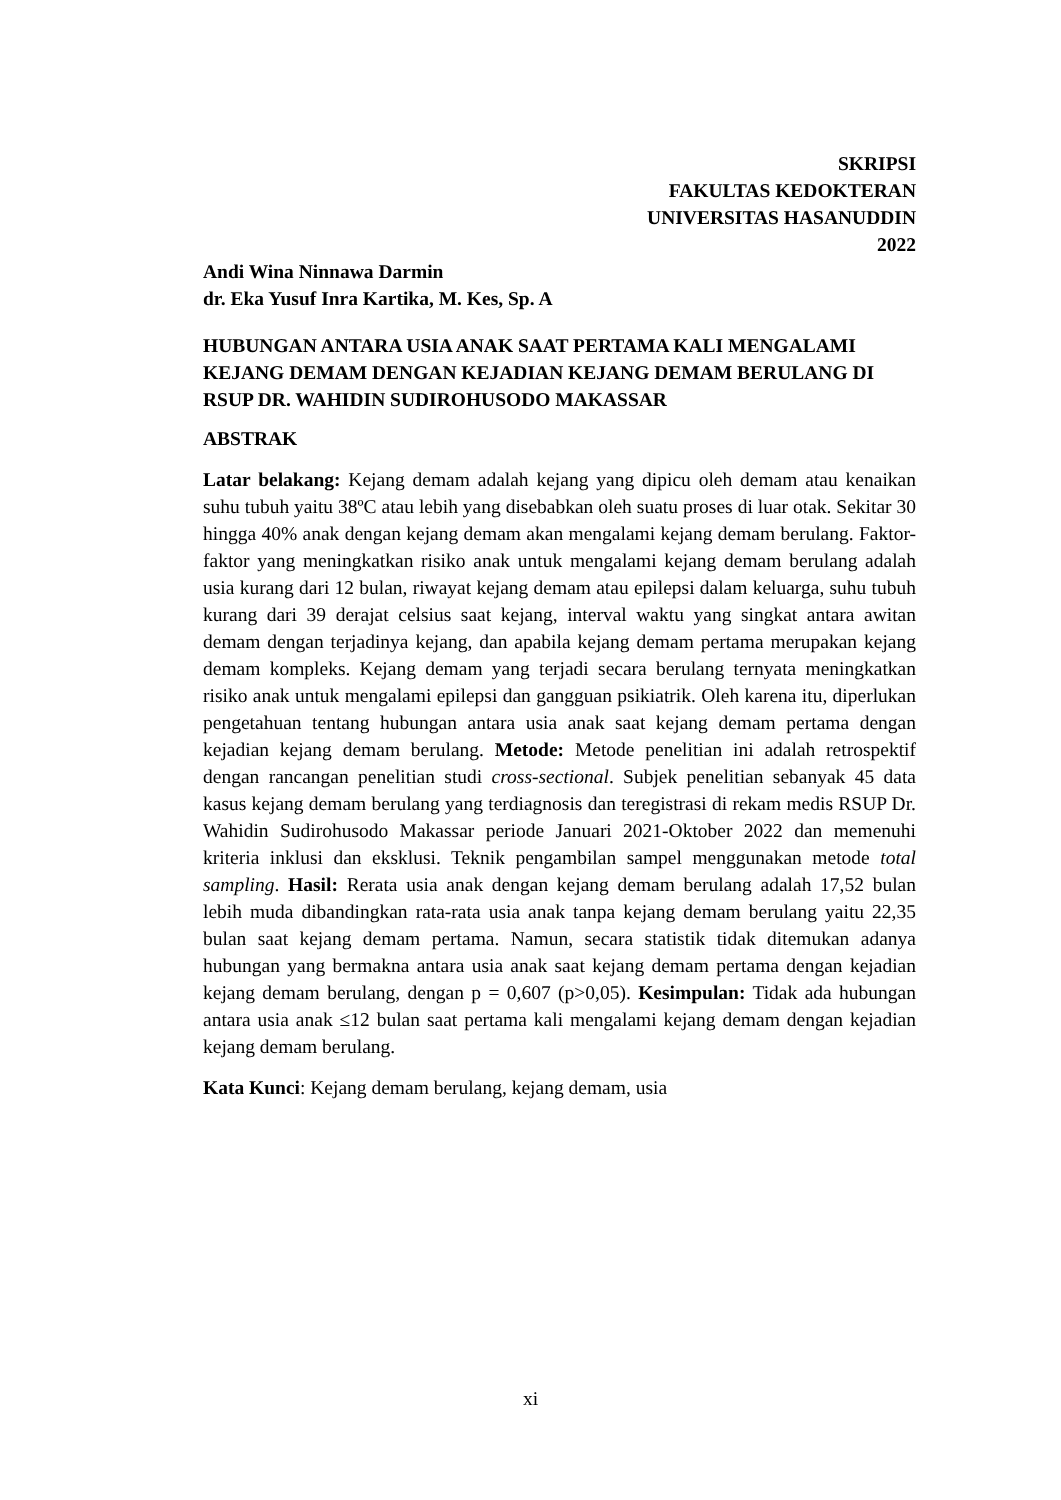SKRIPSI
FAKULTAS KEDOKTERAN
UNIVERSITAS HASANUDDIN
2022
Andi Wina Ninnawa Darmin
dr. Eka Yusuf Inra Kartika, M. Kes, Sp. A
HUBUNGAN ANTARA USIA ANAK SAAT PERTAMA KALI MENGALAMI KEJANG DEMAM DENGAN KEJADIAN KEJANG DEMAM BERULANG DI RSUP DR. WAHIDIN SUDIROHUSODO MAKASSAR
ABSTRAK
Latar belakang: Kejang demam adalah kejang yang dipicu oleh demam atau kenaikan suhu tubuh yaitu 38ºC atau lebih yang disebabkan oleh suatu proses di luar otak. Sekitar 30 hingga 40% anak dengan kejang demam akan mengalami kejang demam berulang. Faktor-faktor yang meningkatkan risiko anak untuk mengalami kejang demam berulang adalah usia kurang dari 12 bulan, riwayat kejang demam atau epilepsi dalam keluarga, suhu tubuh kurang dari 39 derajat celsius saat kejang, interval waktu yang singkat antara awitan demam dengan terjadinya kejang, dan apabila kejang demam pertama merupakan kejang demam kompleks. Kejang demam yang terjadi secara berulang ternyata meningkatkan risiko anak untuk mengalami epilepsi dan gangguan psikiatrik. Oleh karena itu, diperlukan pengetahuan tentang hubungan antara usia anak saat kejang demam pertama dengan kejadian kejang demam berulang. Metode: Metode penelitian ini adalah retrospektif dengan rancangan penelitian studi cross-sectional. Subjek penelitian sebanyak 45 data kasus kejang demam berulang yang terdiagnosis dan teregistrasi di rekam medis RSUP Dr. Wahidin Sudirohusodo Makassar periode Januari 2021-Oktober 2022 dan memenuhi kriteria inklusi dan eksklusi. Teknik pengambilan sampel menggunakan metode total sampling. Hasil: Rerata usia anak dengan kejang demam berulang adalah 17,52 bulan lebih muda dibandingkan rata-rata usia anak tanpa kejang demam berulang yaitu 22,35 bulan saat kejang demam pertama. Namun, secara statistik tidak ditemukan adanya hubungan yang bermakna antara usia anak saat kejang demam pertama dengan kejadian kejang demam berulang, dengan p = 0,607 (p>0,05). Kesimpulan: Tidak ada hubungan antara usia anak ≤12 bulan saat pertama kali mengalami kejang demam dengan kejadian kejang demam berulang.
Kata Kunci: Kejang demam berulang, kejang demam, usia
xi